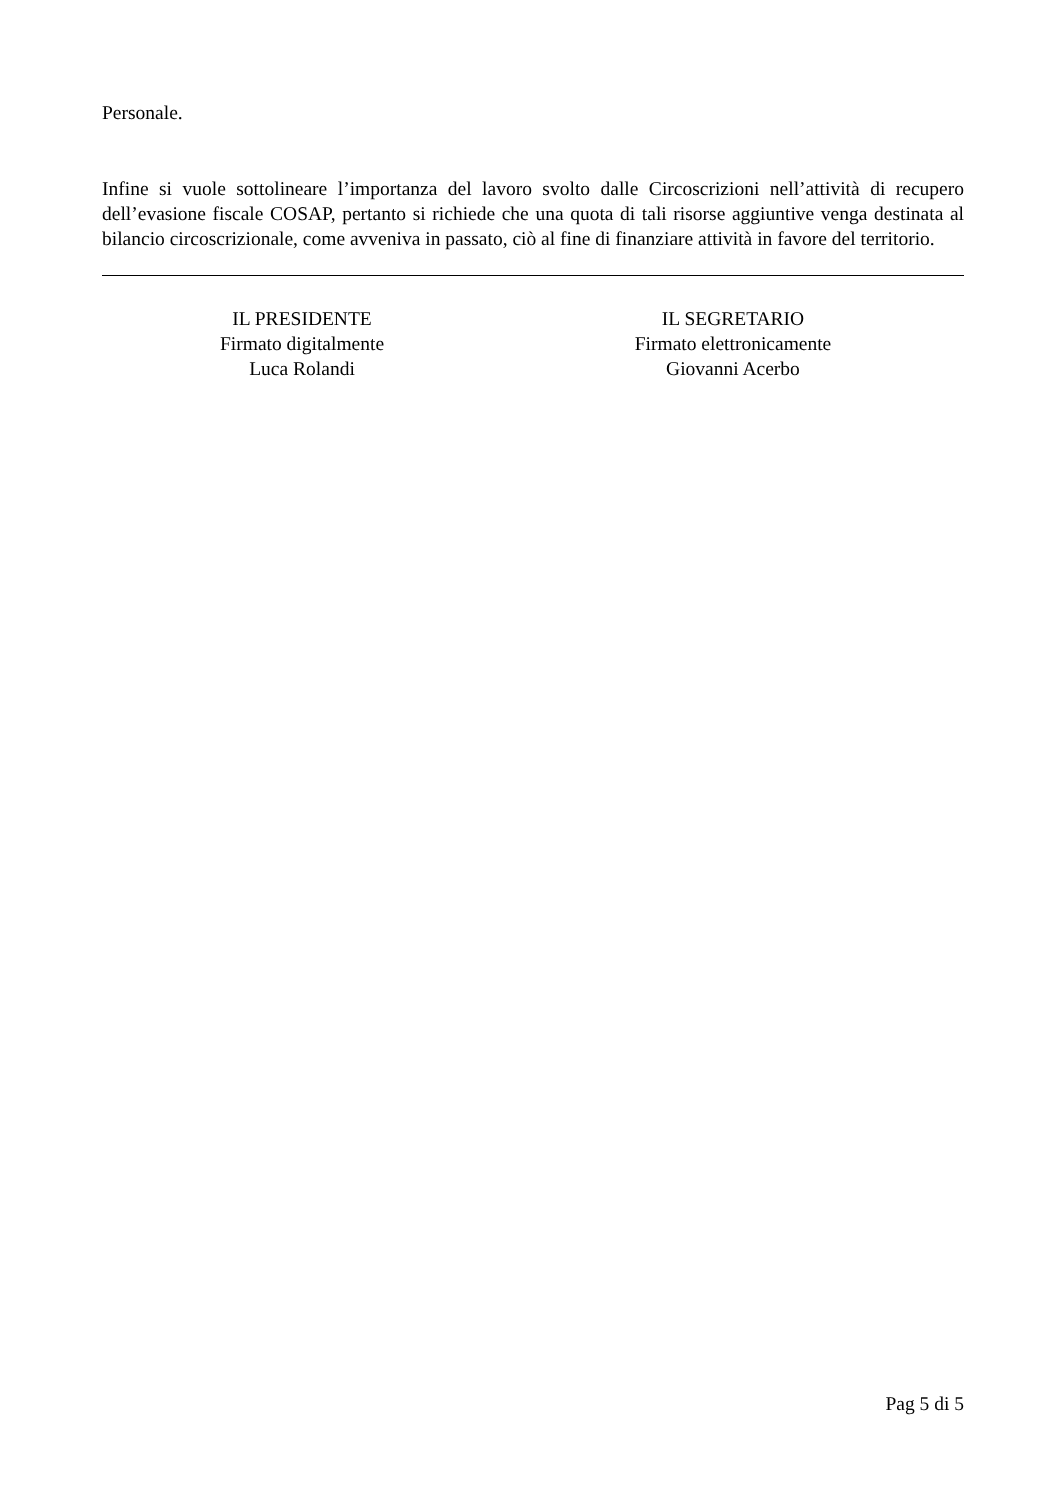Personale.
Infine si vuole sottolineare l’importanza del lavoro svolto dalle Circoscrizioni nell’attività di recupero dell’evasione fiscale COSAP, pertanto si richiede che una quota di tali risorse aggiuntive venga destinata al bilancio circoscrizionale, come avveniva in passato, ciò al fine di finanziare attività in favore del territorio.
IL PRESIDENTE
Firmato digitalmente
Luca Rolandi
IL SEGRETARIO
Firmato elettronicamente
Giovanni Acerbo
Pag 5 di 5